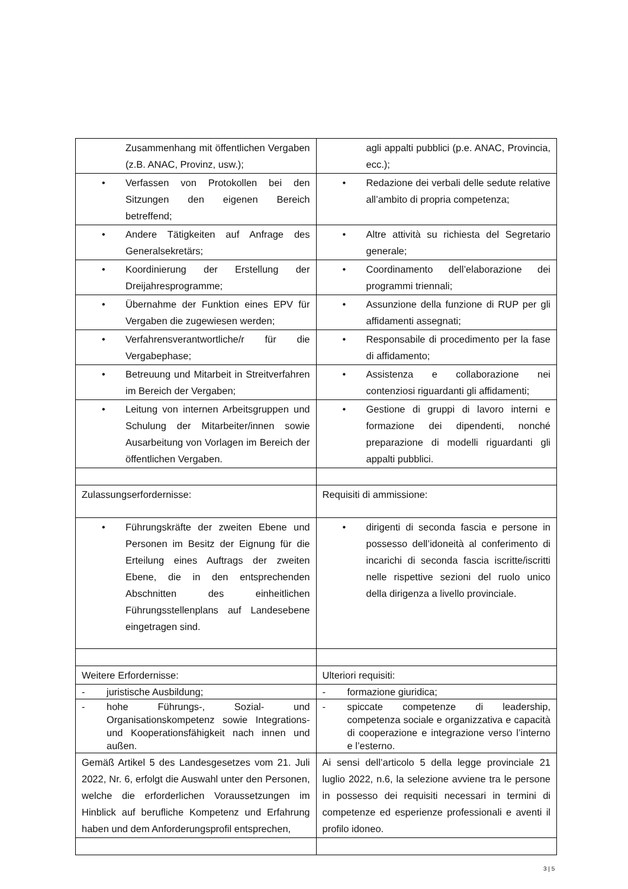| Zusammenhang mit öffentlichen Vergaben (z.B. ANAC, Provinz, usw.); | agli appalti pubblici (p.e. ANAC, Provincia, ecc.); |
| • Verfassen von Protokollen bei den Sitzungen den eigenen Bereich betreffend; | • Redazione dei verbali delle sedute relative all’ambito di propria competenza; |
| • Andere Tätigkeiten auf Anfrage des Generalsekretärs; | • Altre attività su richiesta del Segretario generale; |
| • Koordinierung der Erstellung der Dreijahresprogramme; | • Coordinamento dell’elaborazione dei programmi triennali; |
| • Übernahme der Funktion eines EPV für Vergaben die zugewiesen werden; | • Assunzione della funzione di RUP per gli affidamenti assegnati; |
| • Verfahrensverantwortliche/r für die Vergabephase; | • Responsabile di procedimento per la fase di affidamento; |
| • Betreuung und Mitarbeit in Streitverfahren im Bereich der Vergaben; | • Assistenza e collaborazione nei contenziosi riguardanti gli affidamenti; |
| • Leitung von internen Arbeitsgruppen und Schulung der Mitarbeiter/innen sowie Ausarbeitung von Vorlagen im Bereich der öffentlichen Vergaben. | • Gestione di gruppi di lavoro interni e formazione dei dipendenti, nonché preparazione di modelli riguardanti gli appalti pubblici. |
| Zulassungserfordernisse: | Requisiti di ammissione: |
| • Führungskräfte der zweiten Ebene und Personen im Besitz der Eignung für die Erteilung eines Auftrags der zweiten Ebene, die in den entsprechenden Abschnitten des einheitlichen Führungsstellenplans auf Landesebene eingetragen sind. | • dirigenti di seconda fascia e persone in possesso dell’idoneità al conferimento di incarichi di seconda fascia iscritte/iscritti nelle rispettive sezioni del ruolo unico della dirigenza a livello provinciale. |
| Weitere Erfordernisse: | Ulteriori requisiti: |
| - juristische Ausbildung; | - formazione giuridica; |
| - hohe Führungs-, Sozial- und Organisationskompetenz sowie Integrations- und Kooperationsfähigkeit nach innen und außen. | - spiccate competenze di leadership, competenza sociale e organizzativa e capacità di cooperazione e integrazione verso l’interno e l’esterno. |
| Gemäß Artikel 5 des Landesgesetzes vom 21. Juli 2022, Nr. 6, erfolgt die Auswahl unter den Personen, welche die erforderlichen Voraussetzungen im Hinblick auf berufliche Kompetenz und Erfahrung haben und dem Anforderungsprofil entsprechen, | Ai sensi dell’articolo 5 della legge provinciale 21 luglio 2022, n.6, la selezione avviene tra le persone in possesso dei requisiti necessari in termini di competenze ed esperienze professionali e aventi il profilo idoneo. |
3 | 5